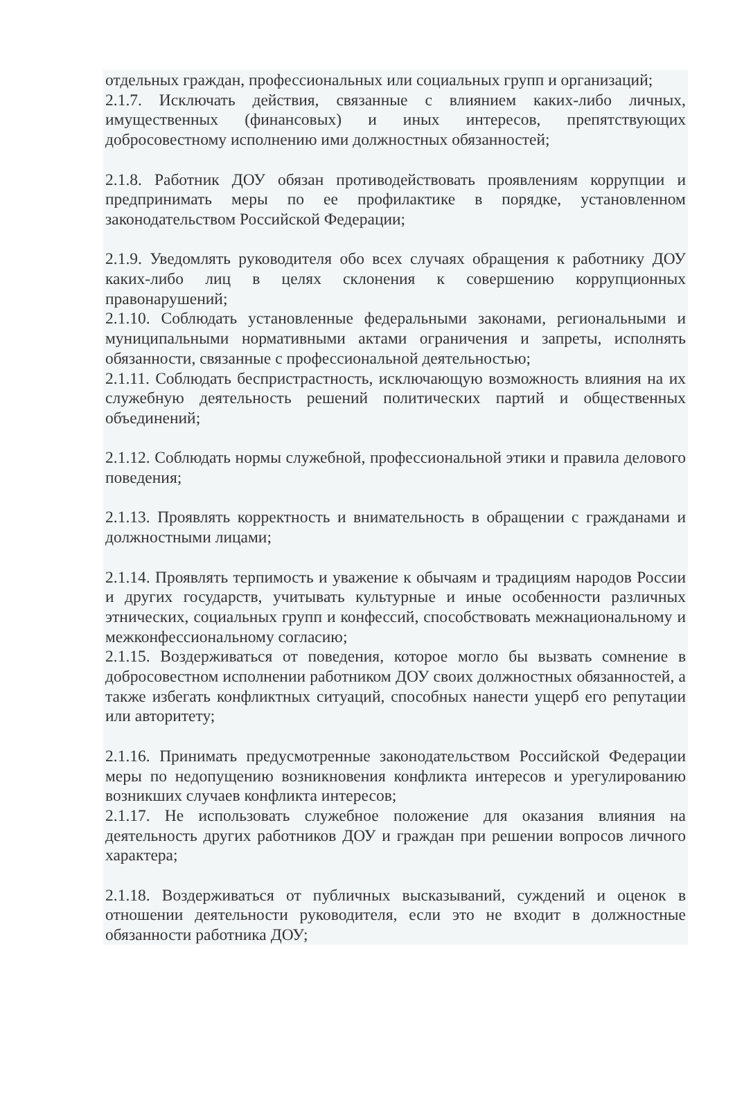отдельных граждан, профессиональных или социальных групп и организаций;
2.1.7. Исключать действия, связанные с влиянием каких-либо личных, имущественных (финансовых) и иных интересов, препятствующих добросовестному исполнению ими должностных обязанностей;
2.1.8. Работник ДОУ обязан противодействовать проявлениям коррупции и предпринимать меры по ее профилактике в порядке, установленном законодательством Российской Федерации;
2.1.9. Уведомлять руководителя обо всех случаях обращения к работнику ДОУ каких-либо лиц в целях склонения к совершению коррупционных правонарушений;
2.1.10. Соблюдать установленные федеральными законами, региональными и муниципальными нормативными актами ограничения и запреты, исполнять обязанности, связанные с профессиональной деятельностью;
2.1.11. Соблюдать беспристрастность, исключающую возможность влияния на их служебную деятельность решений политических партий и общественных объединений;
2.1.12. Соблюдать нормы служебной, профессиональной этики и правила делового поведения;
2.1.13. Проявлять корректность и внимательность в обращении с гражданами и должностными лицами;
2.1.14. Проявлять терпимость и уважение к обычаям и традициям народов России и других государств, учитывать культурные и иные особенности различных этнических, социальных групп и конфессий, способствовать межнациональному и межконфессиональному согласию;
2.1.15. Воздерживаться от поведения, которое могло бы вызвать сомнение в добросовестном исполнении работником ДОУ своих должностных обязанностей, а также избегать конфликтных ситуаций, способных нанести ущерб его репутации или авторитету;
2.1.16. Принимать предусмотренные законодательством Российской Федерации меры по недопущению возникновения конфликта интересов и урегулированию возникших случаев конфликта интересов;
2.1.17. Не использовать служебное положение для оказания влияния на деятельность других работников ДОУ и граждан при решении вопросов личного характера;
2.1.18. Воздерживаться от публичных высказываний, суждений и оценок в отношении деятельности руководителя, если это не входит в должностные обязанности работника ДОУ;